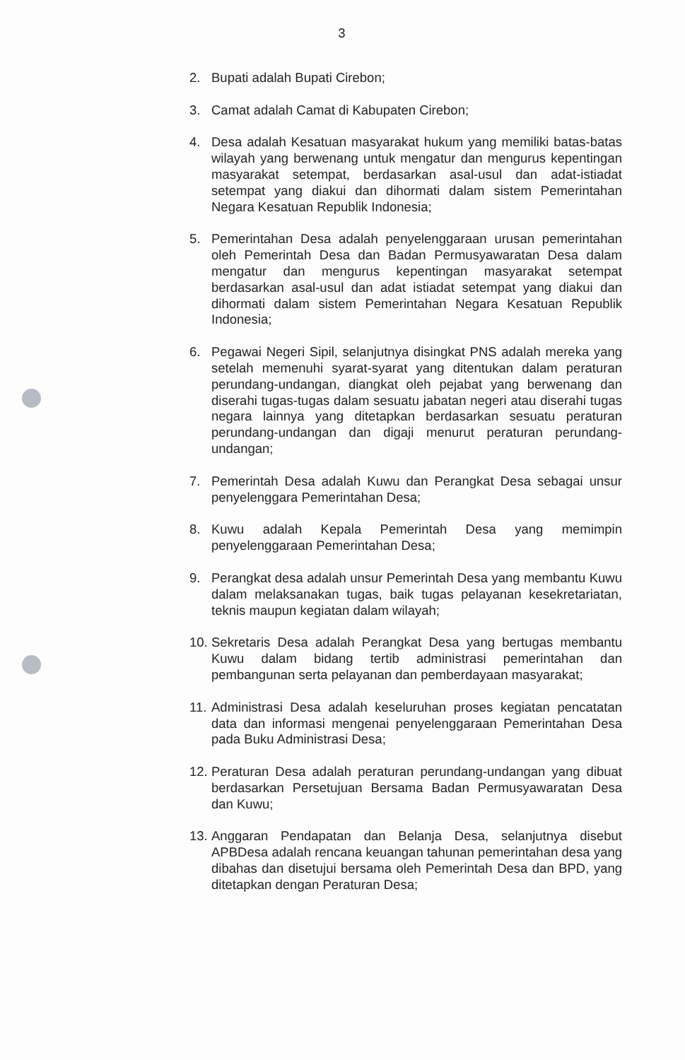3
2. Bupati adalah Bupati Cirebon;
3. Camat adalah Camat di Kabupaten Cirebon;
4. Desa adalah Kesatuan masyarakat hukum yang memiliki batas-batas wilayah yang berwenang untuk mengatur dan mengurus kepentingan masyarakat setempat, berdasarkan asal-usul dan adat-istiadat setempat yang diakui dan dihormati dalam sistem Pemerintahan Negara Kesatuan Republik Indonesia;
5. Pemerintahan Desa adalah penyelenggaraan urusan pemerintahan oleh Pemerintah Desa dan Badan Permusyawaratan Desa dalam mengatur dan mengurus kepentingan masyarakat setempat berdasarkan asal-usul dan adat istiadat setempat yang diakui dan dihormati dalam sistem Pemerintahan Negara Kesatuan Republik Indonesia;
6. Pegawai Negeri Sipil, selanjutnya disingkat PNS adalah mereka yang setelah memenuhi syarat-syarat yang ditentukan dalam peraturan perundang-undangan, diangkat oleh pejabat yang berwenang dan diserahi tugas-tugas dalam sesuatu jabatan negeri atau diserahi tugas negara lainnya yang ditetapkan berdasarkan sesuatu peraturan perundang-undangan dan digaji menurut peraturan perundang-undangan;
7. Pemerintah Desa adalah Kuwu dan Perangkat Desa sebagai unsur penyelenggara Pemerintahan Desa;
8. Kuwu adalah Kepala Pemerintah Desa yang memimpin penyelenggaraan Pemerintahan Desa;
9. Perangkat desa adalah unsur Pemerintah Desa yang membantu Kuwu dalam melaksanakan tugas, baik tugas pelayanan kesekretariatan, teknis maupun kegiatan dalam wilayah;
10.
Sekretaris Desa adalah Perangkat Desa yang bertugas membantu Kuwu dalam bidang tertib administrasi pemerintahan dan pembangunan serta pelayanan dan pemberdayaan masyarakat;
11.
Administrasi Desa adalah keseluruhan proses kegiatan pencatatan data dan informasi mengenai penyelenggaraan Pemerintahan Desa pada Buku Administrasi Desa;
12.
Peraturan Desa adalah peraturan perundang-undangan yang dibuat berdasarkan Persetujuan Bersama Badan Permusyawaratan Desa dan Kuwu;
13.
Anggaran Pendapatan dan Belanja Desa, selanjutnya disebut APBDesa adalah rencana keuangan tahunan pemerintahan desa yang dibahas dan disetujui bersama oleh Pemerintah Desa dan BPD, yang ditetapkan dengan Peraturan Desa;